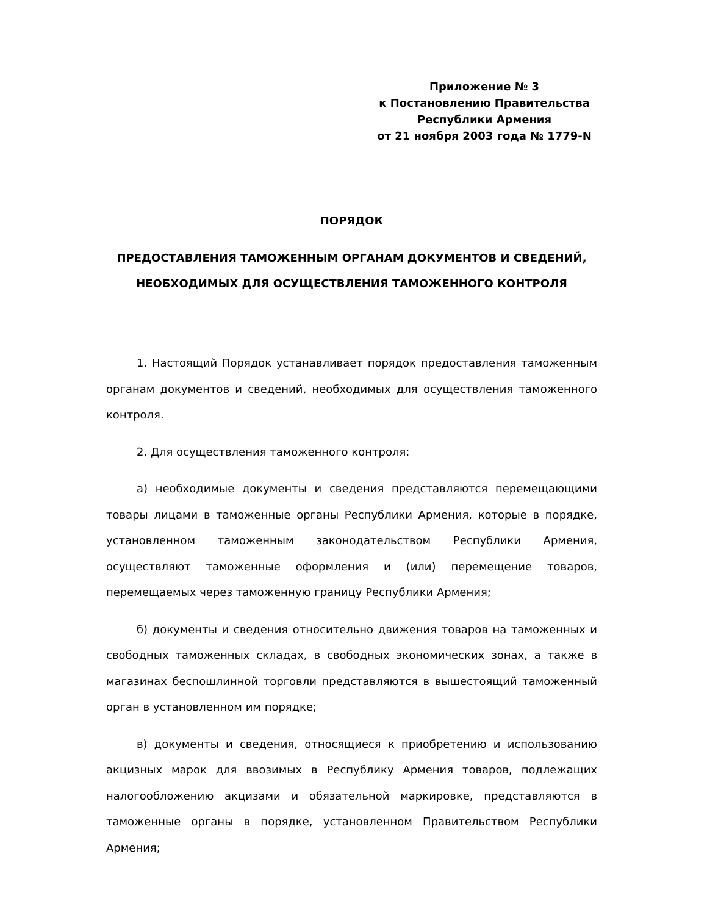Приложение № 3
к Постановлению Правительства
Республики Армения
от 21 ноября 2003 года № 1779-N
ПОРЯДОК
ПРЕДОСТАВЛЕНИЯ ТАМОЖЕННЫМ ОРГАНАМ ДОКУМЕНТОВ И СВЕДЕНИЙ, НЕОБХОДИМЫХ ДЛЯ ОСУЩЕСТВЛЕНИЯ ТАМОЖЕННОГО КОНТРОЛЯ
1. Настоящий Порядок устанавливает порядок предоставления таможенным органам документов и сведений, необходимых для осуществления таможенного контроля.
2. Для осуществления таможенного контроля:
а) необходимые документы и сведения представляются перемещающими товары лицами в таможенные органы Республики Армения, которые в порядке, установленном таможенным законодательством Республики Армения, осуществляют таможенные оформления и (или) перемещение товаров, перемещаемых через таможенную границу Республики Армения;
б) документы и сведения относительно движения товаров на таможенных и свободных таможенных складах, в свободных экономических зонах, а также в магазинах беспошлинной торговли представляются в вышестоящий таможенный орган в установленном им порядке;
в) документы и сведения, относящиеся к приобретению и использованию акцизных марок для ввозимых в Республику Армения товаров, подлежащих налогообложению акцизами и обязательной маркировке, представляются в таможенные органы в порядке, установленном Правительством Республики Армения;